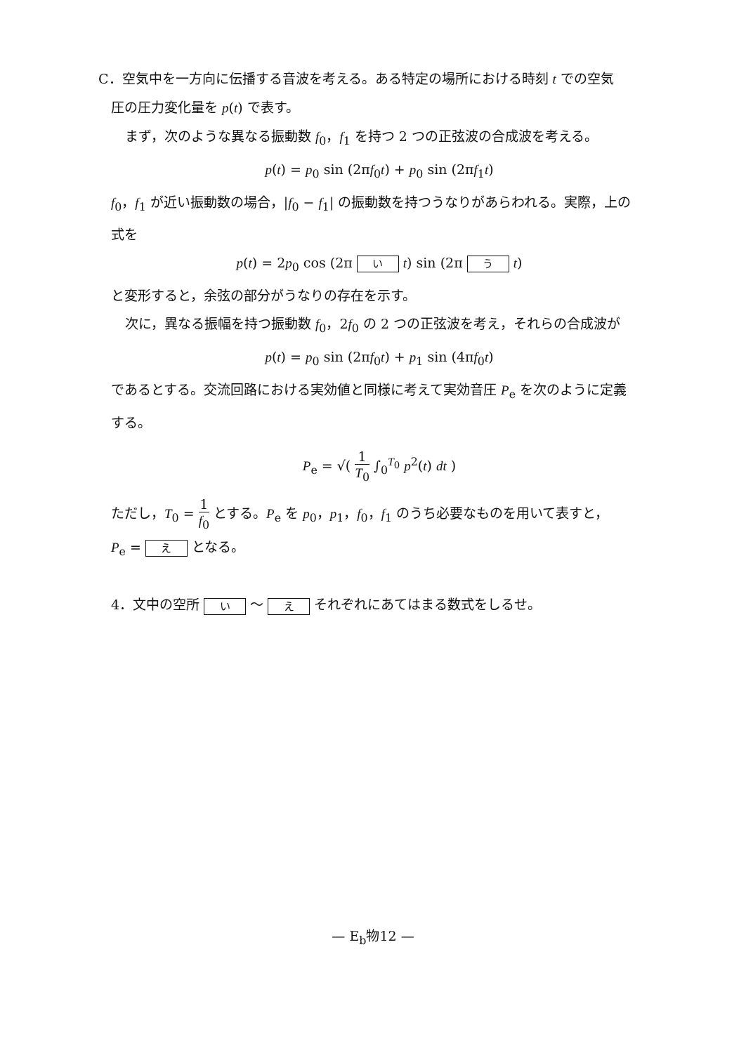C．空気中を一方向に伝播する音波を考える。ある特定の場所における時刻 t での空気
圧の圧力変化量を p(t) で表す。
まず，次のような異なる振動数 f<sub>0</sub>，f<sub>1</sub> を持つ 2 つの正弦波の合成波を考える。
p(t) = p<sub>0</sub> sin (2πf<sub>0</sub>t) + p<sub>0</sub> sin (2πf<sub>1</sub>t)
f<sub>0</sub>，f<sub>1</sub> が近い振動数の場合，|f<sub>0</sub> − f<sub>1</sub>| の振動数を持つうなりがあらわれる。実際，上の
式を
p(t) = 2p<sub>0</sub> cos (2π い t) sin (2π う t)
と変形すると，余弦の部分がうなりの存在を示す。
次に，異なる振幅を持つ振動数 f<sub>0</sub>，2f<sub>0</sub> の 2 つの正弦波を考え，それらの合成波が
p(t) = p<sub>0</sub> sin (2πf<sub>0</sub>t) + p<sub>1</sub> sin (4πf<sub>0</sub>t)
であるとする。交流回路における実効値と同様に考えて実効音圧 P<sub>e</sub> を次のように定義
する。
P<sub>e</sub> = √( 1 T<sub>0</sub> ∫<sub>0</sub><sup>T<sub>0</sub></sup> p<sup>2</sup>(t) dt )
ただし，T<sub>0</sub> = 1 f<sub>0</sub> とする。P<sub>e</sub> を p<sub>0</sub>，p<sub>1</sub>，f<sub>0</sub>，f<sub>1</sub> のうち必要なものを用いて表すと，
P<sub>e</sub> = え となる。
4．文中の空所 い 〜 え それぞれにあてはまる数式をしるせ。
— E<sub>b</sub>物12 —